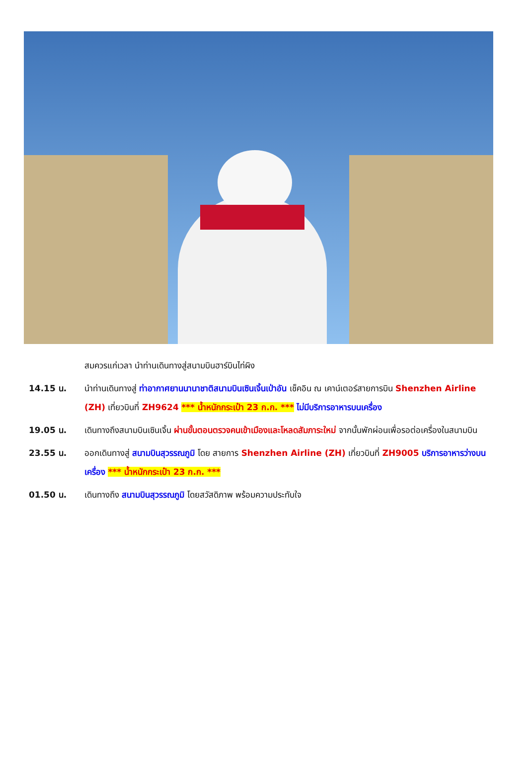| | สมควรแก่เวลา นำท่านเดินทางสู่สนามบินฮาร์บินไท่ผิง |
| 14.15 น. | นำท่านเดินทางสู่ ท่าอากาศยานนานาชาติสนามบินเซินเจิ้นเป่าอัน เช็คอิน ณ เคาน์เตอร์สายการบิน Shenzhen Airline (ZH) เที่ยวบินที่ ZH9624 *** น้ำหนักกระเป๋า 23 ก.ก. *** ไม่มีบริการอาหารบนเครื่อง |
| 19.05 น. | เดินทางถึงสนามบินเซินเจิ้น ผ่านขั้นตอนตรวจคนเข้าเมืองและโหลดสัมภาระใหม่ จากนั้นพักผ่อนเพื่อรอต่อเครื่องในสนามบิน |
| 23.55 น. | ออกเดินทางสู่ สนามบินสุวรรณภูมิ โดย สายการ Shenzhen Airline (ZH) เที่ยวบินที่ ZH9005 บริการอาหารว่างบนเครื่อง *** น้ำหนักกระเป๋า 23 ก.ก. *** |
| 01.50 น. | เดินทางถึง สนามบินสุวรรณภูมิ โดยสวัสดิภาพ พร้อมความประทับใจ |